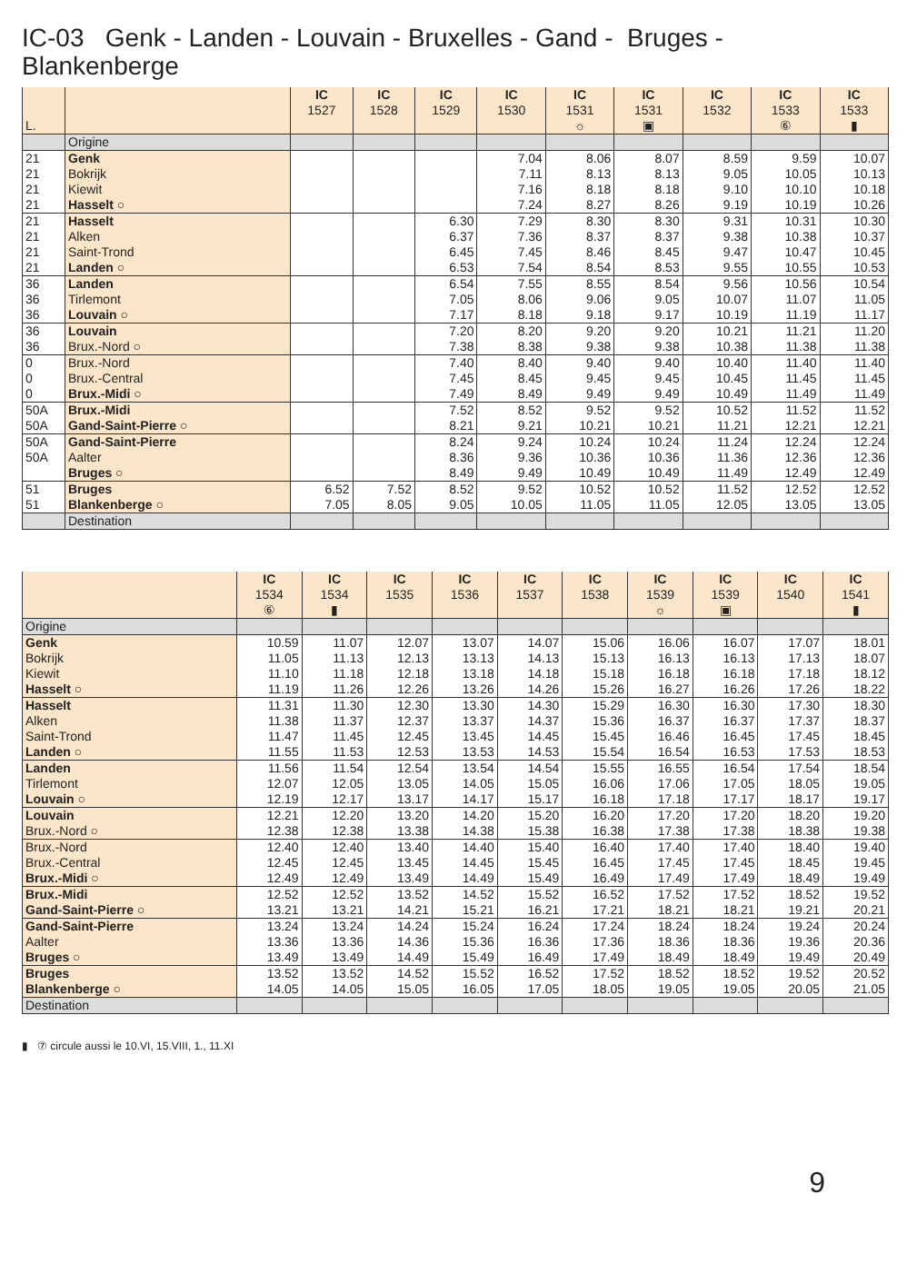IC-03 Genk - Landen - Louvain - Bruxelles - Gand - Bruges - Blankenberge
| L. | | IC 1527 | IC 1528 | IC 1529 | IC 1530 | IC 1531 ☼ | IC 1531 ▣ | IC 1532 | IC 1533 ⑥ | IC 1533 ▮ |
| --- | --- | --- | --- | --- | --- | --- | --- | --- | --- | --- |
| | Origine | | | | | | | | | |
| 21 | Genk | | | | 7.04 | 8.06 | 8.07 | 8.59 | 9.59 | 10.07 |
| 21 | Bokrijk | | | | 7.11 | 8.13 | 8.13 | 9.05 | 10.05 | 10.13 |
| 21 | Kiewit | | | | 7.16 | 8.18 | 8.18 | 9.10 | 10.10 | 10.18 |
| 21 | Hasselt ○ | | | | 7.24 | 8.27 | 8.26 | 9.19 | 10.19 | 10.26 |
| 21 | Hasselt | | | 6.30 | 7.29 | 8.30 | 8.30 | 9.31 | 10.31 | 10.30 |
| 21 | Alken | | | 6.37 | 7.36 | 8.37 | 8.37 | 9.38 | 10.38 | 10.37 |
| 21 | Saint-Trond | | | 6.45 | 7.45 | 8.46 | 8.45 | 9.47 | 10.47 | 10.45 |
| 21 | Landen ○ | | | 6.53 | 7.54 | 8.54 | 8.53 | 9.55 | 10.55 | 10.53 |
| 36 | Landen | | | 6.54 | 7.55 | 8.55 | 8.54 | 9.56 | 10.56 | 10.54 |
| 36 | Tirlemont | | | 7.05 | 8.06 | 9.06 | 9.05 | 10.07 | 11.07 | 11.05 |
| 36 | Louvain ○ | | | 7.17 | 8.18 | 9.18 | 9.17 | 10.19 | 11.19 | 11.17 |
| 36 | Louvain | | | 7.20 | 8.20 | 9.20 | 9.20 | 10.21 | 11.21 | 11.20 |
| 36 | Brux.-Nord ○ | | | 7.38 | 8.38 | 9.38 | 9.38 | 10.38 | 11.38 | 11.38 |
| 0 | Brux.-Nord | | | 7.40 | 8.40 | 9.40 | 9.40 | 10.40 | 11.40 | 11.40 |
| 0 | Brux.-Central | | | 7.45 | 8.45 | 9.45 | 9.45 | 10.45 | 11.45 | 11.45 |
| 0 | Brux.-Midi ○ | | | 7.49 | 8.49 | 9.49 | 9.49 | 10.49 | 11.49 | 11.49 |
| 50A | Brux.-Midi | | | 7.52 | 8.52 | 9.52 | 9.52 | 10.52 | 11.52 | 11.52 |
| 50A | Gand-Saint-Pierre ○ | | | 8.21 | 9.21 | 10.21 | 10.21 | 11.21 | 12.21 | 12.21 |
| 50A | Gand-Saint-Pierre | | | 8.24 | 9.24 | 10.24 | 10.24 | 11.24 | 12.24 | 12.24 |
| 50A | Aalter | | | 8.36 | 9.36 | 10.36 | 10.36 | 11.36 | 12.36 | 12.36 |
| | Bruges ○ | | | 8.49 | 9.49 | 10.49 | 10.49 | 11.49 | 12.49 | 12.49 |
| 51 | Bruges | 6.52 | 7.52 | 8.52 | 9.52 | 10.52 | 10.52 | 11.52 | 12.52 | 12.52 |
| 51 | Blankenberge ○ | 7.05 | 8.05 | 9.05 | 10.05 | 11.05 | 11.05 | 12.05 | 13.05 | 13.05 |
| | Destination | | | | | | | | | |
| | IC 1534 ⑥ | IC 1534 ▮ | IC 1535 | IC 1536 | IC 1537 | IC 1538 | IC 1539 ☼ | IC 1539 ▣ | IC 1540 | IC 1541 ▮ |
| --- | --- | --- | --- | --- | --- | --- | --- | --- | --- | --- |
| Origine | | | | | | | | | | |
| Genk | 10.59 | 11.07 | 12.07 | 13.07 | 14.07 | 15.06 | 16.06 | 16.07 | 17.07 | 18.01 |
| Bokrijk | 11.05 | 11.13 | 12.13 | 13.13 | 14.13 | 15.13 | 16.13 | 16.13 | 17.13 | 18.07 |
| Kiewit | 11.10 | 11.18 | 12.18 | 13.18 | 14.18 | 15.18 | 16.18 | 16.18 | 17.18 | 18.12 |
| Hasselt ○ | 11.19 | 11.26 | 12.26 | 13.26 | 14.26 | 15.26 | 16.27 | 16.26 | 17.26 | 18.22 |
| Hasselt | 11.31 | 11.30 | 12.30 | 13.30 | 14.30 | 15.29 | 16.30 | 16.30 | 17.30 | 18.30 |
| Alken | 11.38 | 11.37 | 12.37 | 13.37 | 14.37 | 15.36 | 16.37 | 16.37 | 17.37 | 18.37 |
| Saint-Trond | 11.47 | 11.45 | 12.45 | 13.45 | 14.45 | 15.45 | 16.46 | 16.45 | 17.45 | 18.45 |
| Landen ○ | 11.55 | 11.53 | 12.53 | 13.53 | 14.53 | 15.54 | 16.54 | 16.53 | 17.53 | 18.53 |
| Landen | 11.56 | 11.54 | 12.54 | 13.54 | 14.54 | 15.55 | 16.55 | 16.54 | 17.54 | 18.54 |
| Tirlemont | 12.07 | 12.05 | 13.05 | 14.05 | 15.05 | 16.06 | 17.06 | 17.05 | 18.05 | 19.05 |
| Louvain ○ | 12.19 | 12.17 | 13.17 | 14.17 | 15.17 | 16.18 | 17.18 | 17.17 | 18.17 | 19.17 |
| Louvain | 12.21 | 12.20 | 13.20 | 14.20 | 15.20 | 16.20 | 17.20 | 17.20 | 18.20 | 19.20 |
| Brux.-Nord ○ | 12.38 | 12.38 | 13.38 | 14.38 | 15.38 | 16.38 | 17.38 | 17.38 | 18.38 | 19.38 |
| Brux.-Nord | 12.40 | 12.40 | 13.40 | 14.40 | 15.40 | 16.40 | 17.40 | 17.40 | 18.40 | 19.40 |
| Brux.-Central | 12.45 | 12.45 | 13.45 | 14.45 | 15.45 | 16.45 | 17.45 | 17.45 | 18.45 | 19.45 |
| Brux.-Midi ○ | 12.49 | 12.49 | 13.49 | 14.49 | 15.49 | 16.49 | 17.49 | 17.49 | 18.49 | 19.49 |
| Brux.-Midi | 12.52 | 12.52 | 13.52 | 14.52 | 15.52 | 16.52 | 17.52 | 17.52 | 18.52 | 19.52 |
| Gand-Saint-Pierre ○ | 13.21 | 13.21 | 14.21 | 15.21 | 16.21 | 17.21 | 18.21 | 18.21 | 19.21 | 20.21 |
| Gand-Saint-Pierre | 13.24 | 13.24 | 14.24 | 15.24 | 16.24 | 17.24 | 18.24 | 18.24 | 19.24 | 20.24 |
| Aalter | 13.36 | 13.36 | 14.36 | 15.36 | 16.36 | 17.36 | 18.36 | 18.36 | 19.36 | 20.36 |
| Bruges ○ | 13.49 | 13.49 | 14.49 | 15.49 | 16.49 | 17.49 | 18.49 | 18.49 | 19.49 | 20.49 |
| Bruges | 13.52 | 13.52 | 14.52 | 15.52 | 16.52 | 17.52 | 18.52 | 18.52 | 19.52 | 20.52 |
| Blankenberge ○ | 14.05 | 14.05 | 15.05 | 16.05 | 17.05 | 18.05 | 19.05 | 19.05 | 20.05 | 21.05 |
| Destination | | | | | | | | | | |
▮ ⑦ circule aussi le 10.VI, 15.VIII, 1., 11.XI
9